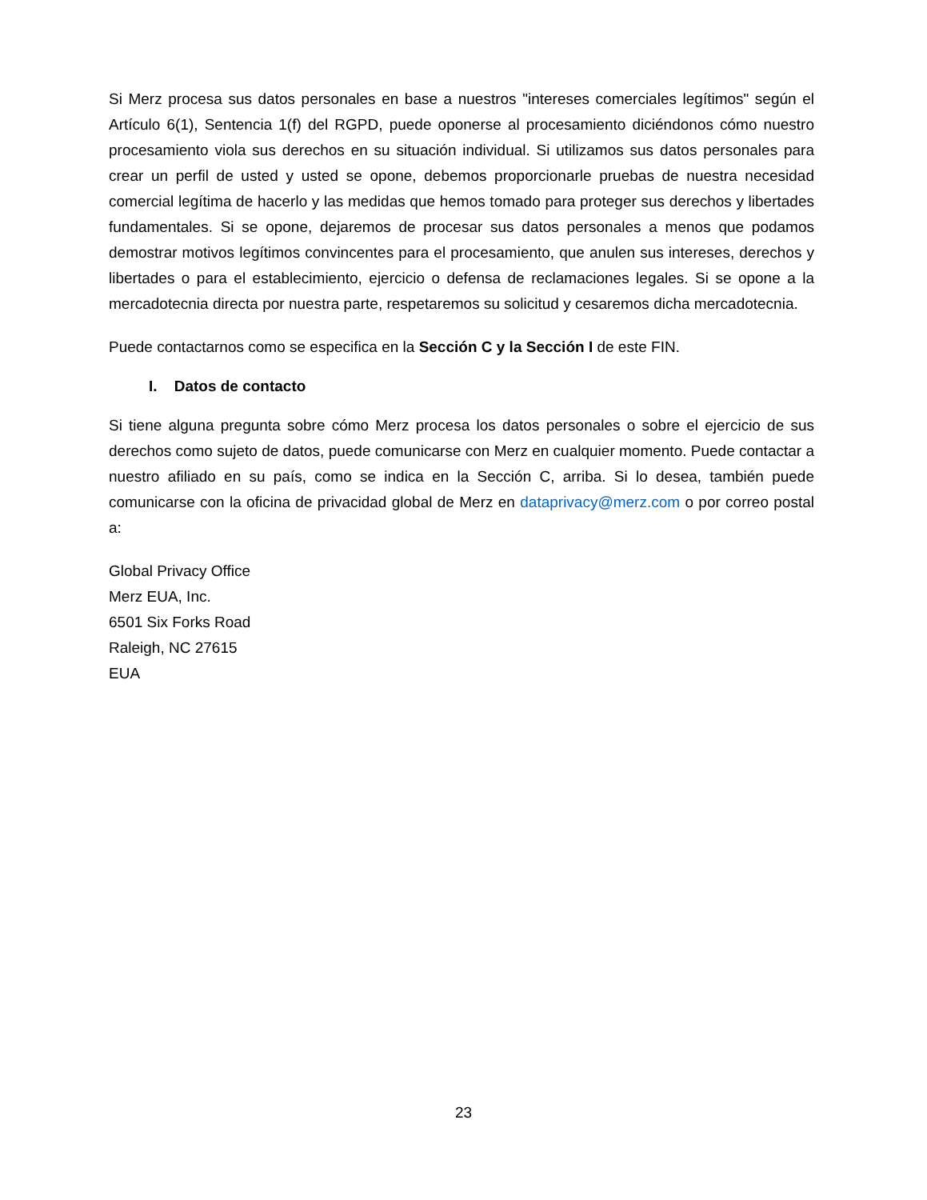Si Merz procesa sus datos personales en base a nuestros "intereses comerciales legítimos" según el Artículo 6(1), Sentencia 1(f) del RGPD, puede oponerse al procesamiento diciéndonos cómo nuestro procesamiento viola sus derechos en su situación individual. Si utilizamos sus datos personales para crear un perfil de usted y usted se opone, debemos proporcionarle pruebas de nuestra necesidad comercial legítima de hacerlo y las medidas que hemos tomado para proteger sus derechos y libertades fundamentales. Si se opone, dejaremos de procesar sus datos personales a menos que podamos demostrar motivos legítimos convincentes para el procesamiento, que anulen sus intereses, derechos y libertades o para el establecimiento, ejercicio o defensa de reclamaciones legales. Si se opone a la mercadotecnia directa por nuestra parte, respetaremos su solicitud y cesaremos dicha mercadotecnia.
Puede contactarnos como se especifica en la Sección C y la Sección I de este FIN.
I. Datos de contacto
Si tiene alguna pregunta sobre cómo Merz procesa los datos personales o sobre el ejercicio de sus derechos como sujeto de datos, puede comunicarse con Merz en cualquier momento. Puede contactar a nuestro afiliado en su país, como se indica en la Sección C, arriba. Si lo desea, también puede comunicarse con la oficina de privacidad global de Merz en dataprivacy@merz.com o por correo postal a:
Global Privacy Office
Merz EUA, Inc.
6501 Six Forks Road
Raleigh, NC 27615
EUA
23